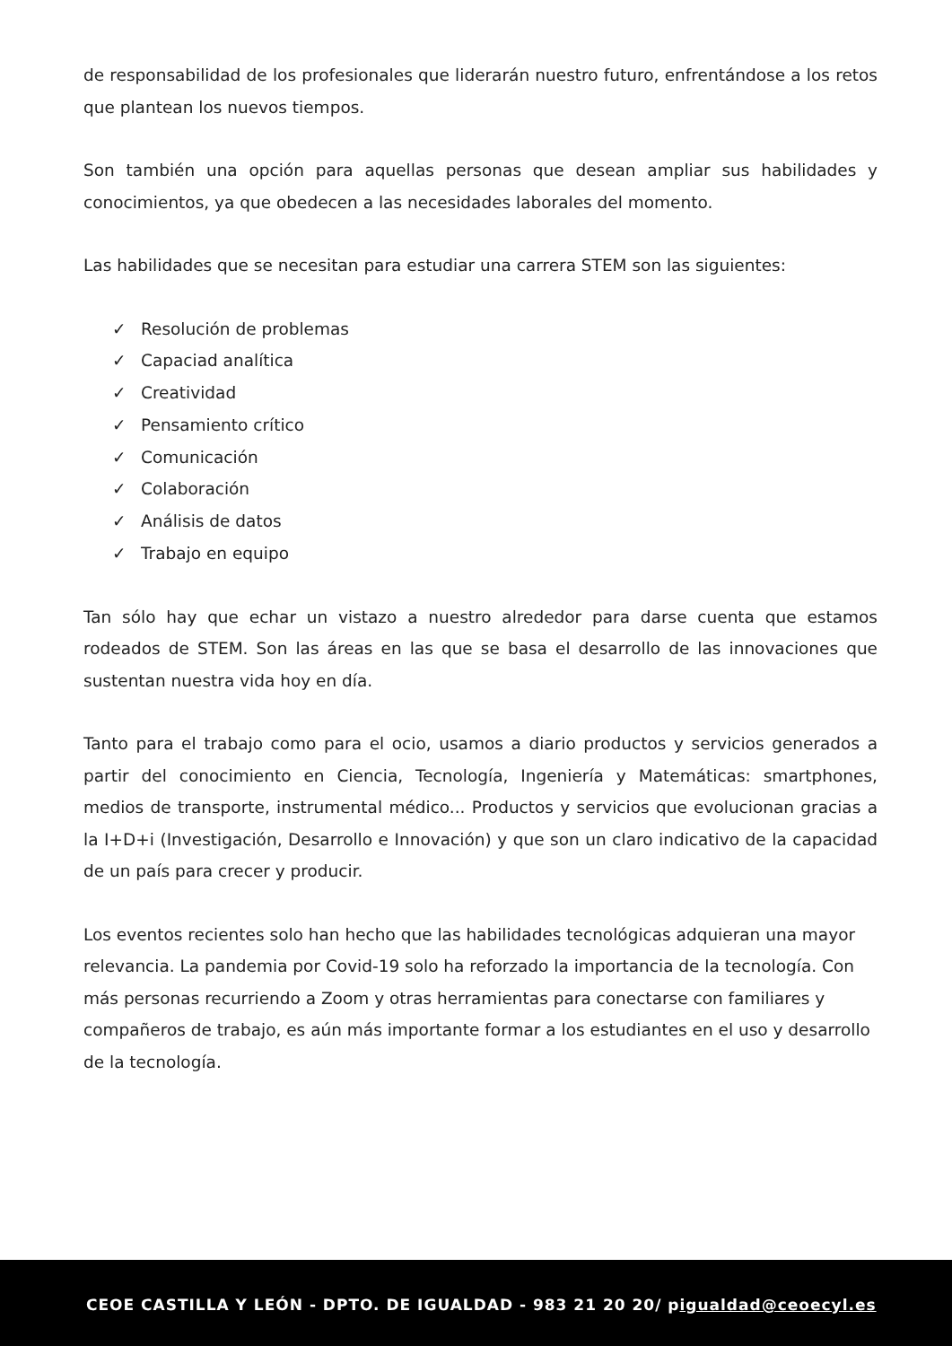de responsabilidad de los profesionales que liderarán nuestro futuro, enfrentándose a los retos que plantean los nuevos tiempos.
Son también una opción para aquellas personas que desean ampliar sus habilidades y conocimientos, ya que obedecen a las necesidades laborales del momento.
Las habilidades que se necesitan para estudiar una carrera STEM son las siguientes:
✓ Resolución de problemas
✓ Capaciad analítica
✓ Creatividad
✓ Pensamiento crítico
✓ Comunicación
✓ Colaboración
✓ Análisis de datos
✓ Trabajo en equipo
Tan sólo hay que echar un vistazo a nuestro alrededor para darse cuenta que estamos rodeados de STEM. Son las áreas en las que se basa el desarrollo de las innovaciones que sustentan nuestra vida hoy en día.
Tanto para el trabajo como para el ocio, usamos a diario productos y servicios generados a partir del conocimiento en Ciencia, Tecnología, Ingeniería y Matemáticas: smartphones, medios de transporte, instrumental médico... Productos y servicios que evolucionan gracias a la I+D+i (Investigación, Desarrollo e Innovación) y que son un claro indicativo de la capacidad de un país para crecer y producir.
Los eventos recientes solo han hecho que las habilidades tecnológicas adquieran una mayor relevancia. La pandemia por Covid-19 solo ha reforzado la importancia de la tecnología. Con más personas recurriendo a Zoom y otras herramientas para conectarse con familiares y compañeros de trabajo, es aún más importante formar a los estudiantes en el uso y desarrollo de la tecnología.
CEOE CASTILLA Y LEÓN - DPTO. DE IGUALDAD - 983 21 20 20/ pigualdad@ceoecyl.es